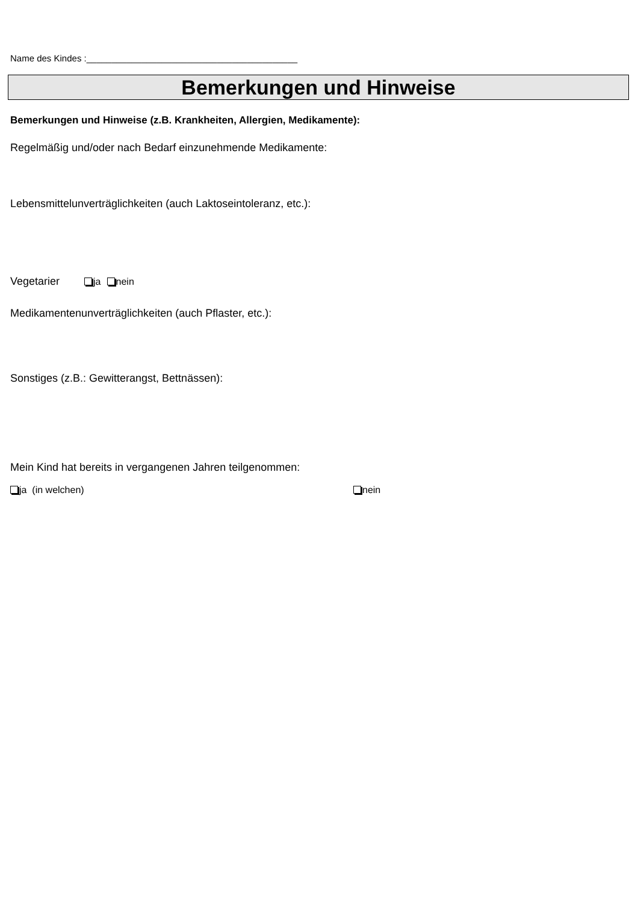Name des Kindes :__________________________________________
Bemerkungen und Hinweise
Bemerkungen und Hinweise (z.B. Krankheiten, Allergien, Medikamente):
Regelmäßig und/oder nach Bedarf einzunehmende Medikamente:
Lebensmittelunverträglichkeiten (auch Laktoseintoleranz, etc.):
Vegetarier ja nein
Medikamentenunverträglichkeiten (auch Pflaster, etc.):
Sonstiges (z.B.: Gewitterangst, Bettnässen):
Mein Kind hat bereits in vergangenen Jahren teilgenommen:
ja (in welchen) nein